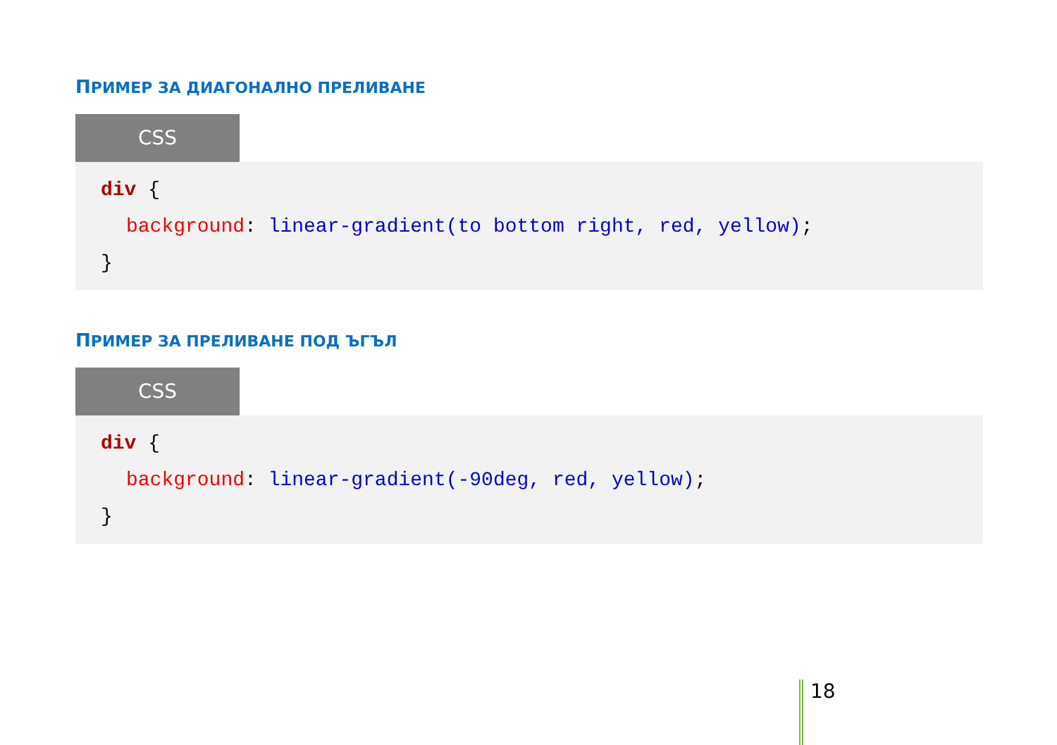ПРИМЕР ЗА ДИАГОНАЛНО ПРЕЛИВАНЕ
CSS
div {
background: linear-gradient(to bottom right, red, yellow);
}
ПРИМЕР ЗА ПРЕЛИВАНЕ ПОД ЪГЪЛ
CSS
div {
background: linear-gradient(-90deg, red, yellow);
}
18